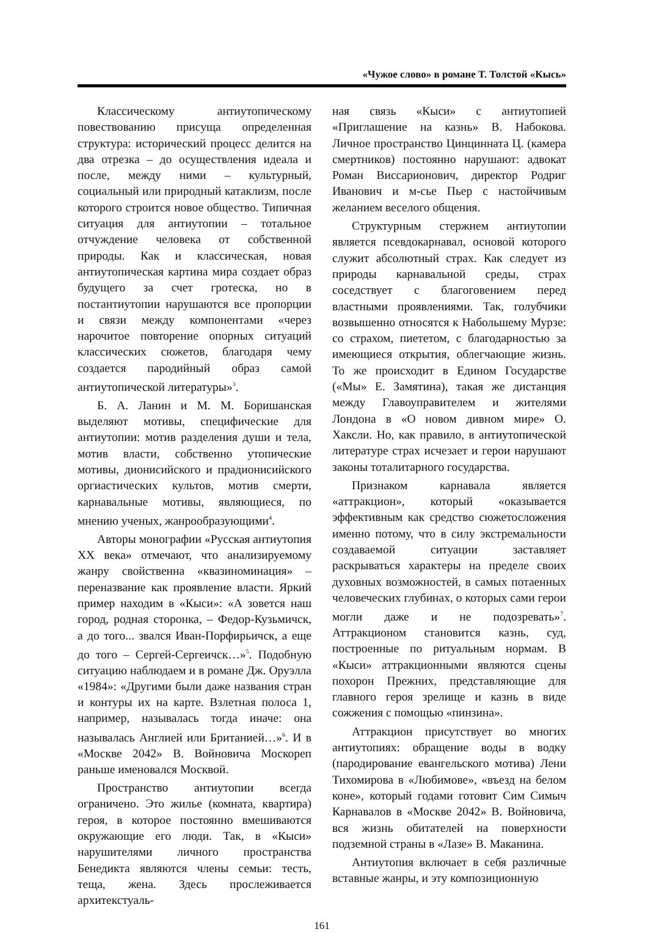«Чужое слово» в романе Т. Толстой «Кысь»
Классическому антиутопическому повествованию присуща определенная структура: исторический процесс делится на два отрезка – до осуществления идеала и после, между ними – культурный, социальный или природный катаклизм, после которого строится новое общество. Типичная ситуация для антиутопии – тотальное отчуждение человека от собственной природы. Как и классическая, новая антиутопическая картина мира создает образ будущего за счет гротеска, но в постантиутопии нарушаются все пропорции и связи между компонентами «через нарочитое повторение опорных ситуаций классических сюжетов, благодаря чему создается пародийный образ самой антиутопической литературы»<sup>3</sup>.
Б. А. Ланин и М. М. Боришанская выделяют мотивы, специфические для антиутопии: мотив разделения души и тела, мотив власти, собственно утопические мотивы, дионисийского и прадионисийского оргиастических культов, мотив смерти, карнавальные мотивы, являющиеся, по мнению ученых, жанрообразующими<sup>4</sup>.
Авторы монографии «Русская антиутопия XX века» отмечают, что анализируемому жанру свойственна «квазиноминация» – переназвание как проявление власти. Яркий пример находим в «Кыси»: «А зовется наш город, родная сторонка, – Федор-Кузьмичск, а до того... звался Иван-Порфирьичск, а еще до того – Сергей-Сергеичск…»<sup>5</sup>. Подобную ситуацию наблюдаем и в романе Дж. Оруэлла «1984»: «Другими были даже названия стран и контуры их на карте. Взлетная полоса 1, например, называлась тогда иначе: она называлась Англией или Британией…»<sup>6</sup>. И в «Москве 2042» В. Войновича Москореп раньше именовался Москвой.
Пространство антиутопии всегда ограничено. Это жилье (комната, квартира) героя, в которое постоянно вмешиваются окружающие его люди. Так, в «Кыси» нарушителями личного пространства Бенедикта являются члены семьи: тесть, теща, жена. Здесь прослеживается архитекстуаль-
ная связь «Кыси» с антиутопией «Приглашение на казнь» В. Набокова. Личное пространство Цинцинната Ц. (камера смертников) постоянно нарушают: адвокат Роман Виссарионович, директор Родриг Иванович и м-сье Пьер с настойчивым желанием веселого общения.
Структурным стержнем антиутопии является псевдокарнавал, основой которого служит абсолютный страх. Как следует из природы карнавальной среды, страх соседствует с благоговением перед властными проявлениями. Так, голубчики возвышенно относятся к Набольшему Мурзе: со страхом, пиететом, с благодарностью за имеющиеся открытия, облегчающие жизнь. То же происходит в Едином Государстве («Мы» Е. Замятина), такая же дистанция между Главоуправителем и жителями Лондона в «О новом дивном мире» О. Хаксли. Но, как правило, в антиутопической литературе страх исчезает и герои нарушают законы тоталитарного государства.
Признаком карнавала является «аттракцион», который «оказывается эффективным как средство сюжетосложения именно потому, что в силу экстремальности создаваемой ситуации заставляет раскрываться характеры на пределе своих духовных возможностей, в самых потаенных человеческих глубинах, о которых сами герои могли даже и не подозревать»<sup>7</sup>. Аттракционом становится казнь, суд, построенные по ритуальным нормам. В «Кыси» аттракционными являются сцены похорон Прежних, представляющие для главного героя зрелище и казнь в виде сожжения с помощью «пинзина».
Аттракцион присутствует во многих антиутопиях: обращение воды в водку (пародирование евангельского мотива) Лени Тихомирова в «Любимове», «въезд на белом коне», который годами готовит Сим Симыч Карнавалов в «Москве 2042» В. Войновича, вся жизнь обитателей на поверхности подземной страны в «Лазе» В. Маканина.
Антиутопия включает в себя различные вставные жанры, и эту композиционную
161